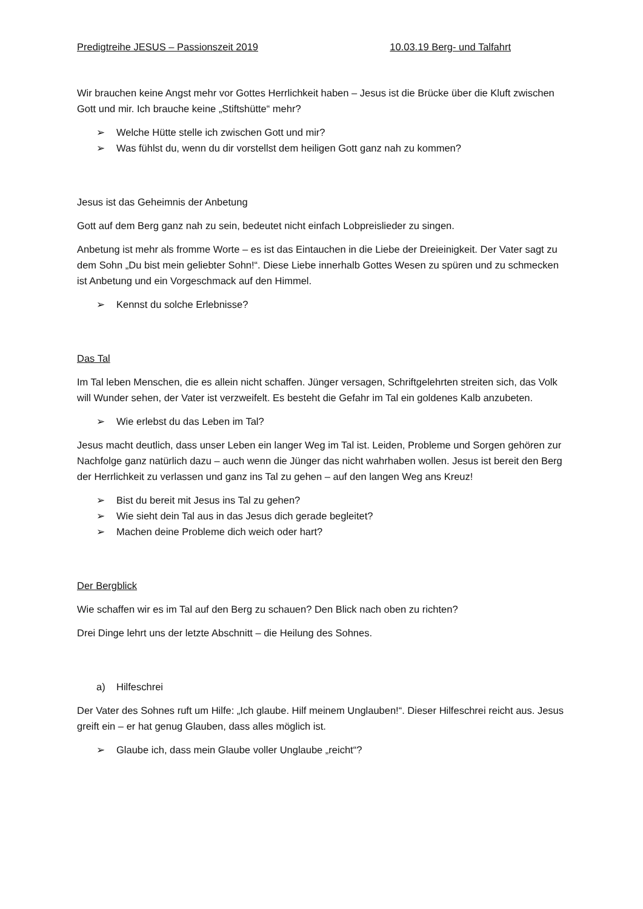Predigtreihe JESUS – Passionszeit 2019 10.03.19 Berg- und Talfahrt
Wir brauchen keine Angst mehr vor Gottes Herrlichkeit haben – Jesus ist die Brücke über die Kluft zwischen Gott und mir. Ich brauche keine „Stiftshütte“ mehr?
➢ Welche Hütte stelle ich zwischen Gott und mir?
➢ Was fühlst du, wenn du dir vorstellst dem heiligen Gott ganz nah zu kommen?
Jesus ist das Geheimnis der Anbetung
Gott auf dem Berg ganz nah zu sein, bedeutet nicht einfach Lobpreislieder zu singen.
Anbetung ist mehr als fromme Worte – es ist das Eintauchen in die Liebe der Dreieinigkeit. Der Vater sagt zu dem Sohn „Du bist mein geliebter Sohn!“. Diese Liebe innerhalb Gottes Wesen zu spüren und zu schmecken ist Anbetung und ein Vorgeschmack auf den Himmel.
➢ Kennst du solche Erlebnisse?
Das Tal
Im Tal leben Menschen, die es allein nicht schaffen. Jünger versagen, Schriftgelehrten streiten sich, das Volk will Wunder sehen, der Vater ist verzweifelt. Es besteht die Gefahr im Tal ein goldenes Kalb anzubeten.
➢ Wie erlebst du das Leben im Tal?
Jesus macht deutlich, dass unser Leben ein langer Weg im Tal ist. Leiden, Probleme und Sorgen gehören zur Nachfolge ganz natürlich dazu – auch wenn die Jünger das nicht wahrhaben wollen. Jesus ist bereit den Berg der Herrlichkeit zu verlassen und ganz ins Tal zu gehen – auf den langen Weg ans Kreuz!
➢ Bist du bereit mit Jesus ins Tal zu gehen?
➢ Wie sieht dein Tal aus in das Jesus dich gerade begleitet?
➢ Machen deine Probleme dich weich oder hart?
Der Bergblick
Wie schaffen wir es im Tal auf den Berg zu schauen? Den Blick nach oben zu richten?
Drei Dinge lehrt uns der letzte Abschnitt – die Heilung des Sohnes.
a) Hilfeschrei
Der Vater des Sohnes ruft um Hilfe: „Ich glaube. Hilf meinem Unglauben!“. Dieser Hilfeschrei reicht aus. Jesus greift ein – er hat genug Glauben, dass alles möglich ist.
➢ Glaube ich, dass mein Glaube voller Unglaube „reicht“?